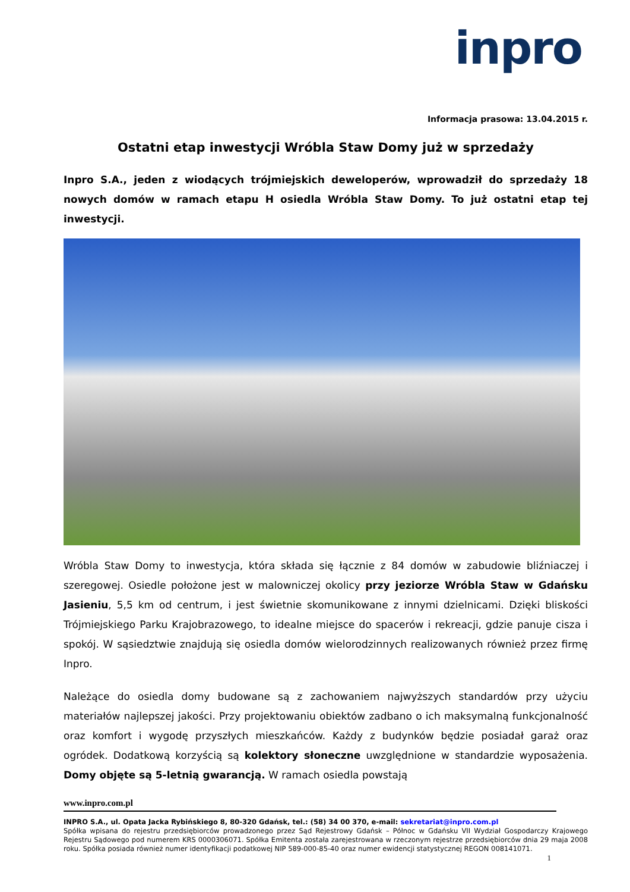inpro
Informacja prasowa: 13.04.2015 r.
Ostatni etap inwestycji Wróbla Staw Domy już w sprzedaży
Inpro S.A., jeden z wiodących trójmiejskich deweloperów, wprowadził do sprzedaży 18 nowych domów w ramach etapu H osiedla Wróbla Staw Domy. To już ostatni etap tej inwestycji.
Wróbla Staw Domy to inwestycja, która składa się łącznie z 84 domów w zabudowie bliźniaczej i szeregowej. Osiedle położone jest w malowniczej okolicy przy jeziorze Wróbla Staw w Gdańsku Jasieniu, 5,5 km od centrum, i jest świetnie skomunikowane z innymi dzielnicami. Dzięki bliskości Trójmiejskiego Parku Krajobrazowego, to idealne miejsce do spacerów i rekreacji, gdzie panuje cisza i spokój. W sąsiedztwie znajdują się osiedla domów wielorodzinnych realizowanych również przez firmę Inpro.
Należące do osiedla domy budowane są z zachowaniem najwyższych standardów przy użyciu materiałów najlepszej jakości. Przy projektowaniu obiektów zadbano o ich maksymalną funkcjonalność oraz komfort i wygodę przyszłych mieszkańców. Każdy z budynków będzie posiadał garaż oraz ogródek. Dodatkową korzyścią są kolektory słoneczne uwzględnione w standardzie wyposażenia. Domy objęte są 5-letnią gwarancją. W ramach osiedla powstają
www.inpro.com.pl
INPRO S.A., ul. Opata Jacka Rybińskiego 8, 80-320 Gdańsk, tel.: (58) 34 00 370, e-mail: sekretariat@inpro.com.pl
Spółka wpisana do rejestru przedsiębiorców prowadzonego przez Sąd Rejestrowy Gdańsk – Północ w Gdańsku VII Wydział Gospodarczy Krajowego Rejestru Sądowego pod numerem KRS 0000306071. Spółka Emitenta została zarejestrowana w rzeczonym rejestrze przedsiębiorców dnia 29 maja 2008 roku. Spółka posiada również numer identyfikacji podatkowej NIP 589-000-85-40 oraz numer ewidencji statystycznej REGON 008141071.
1